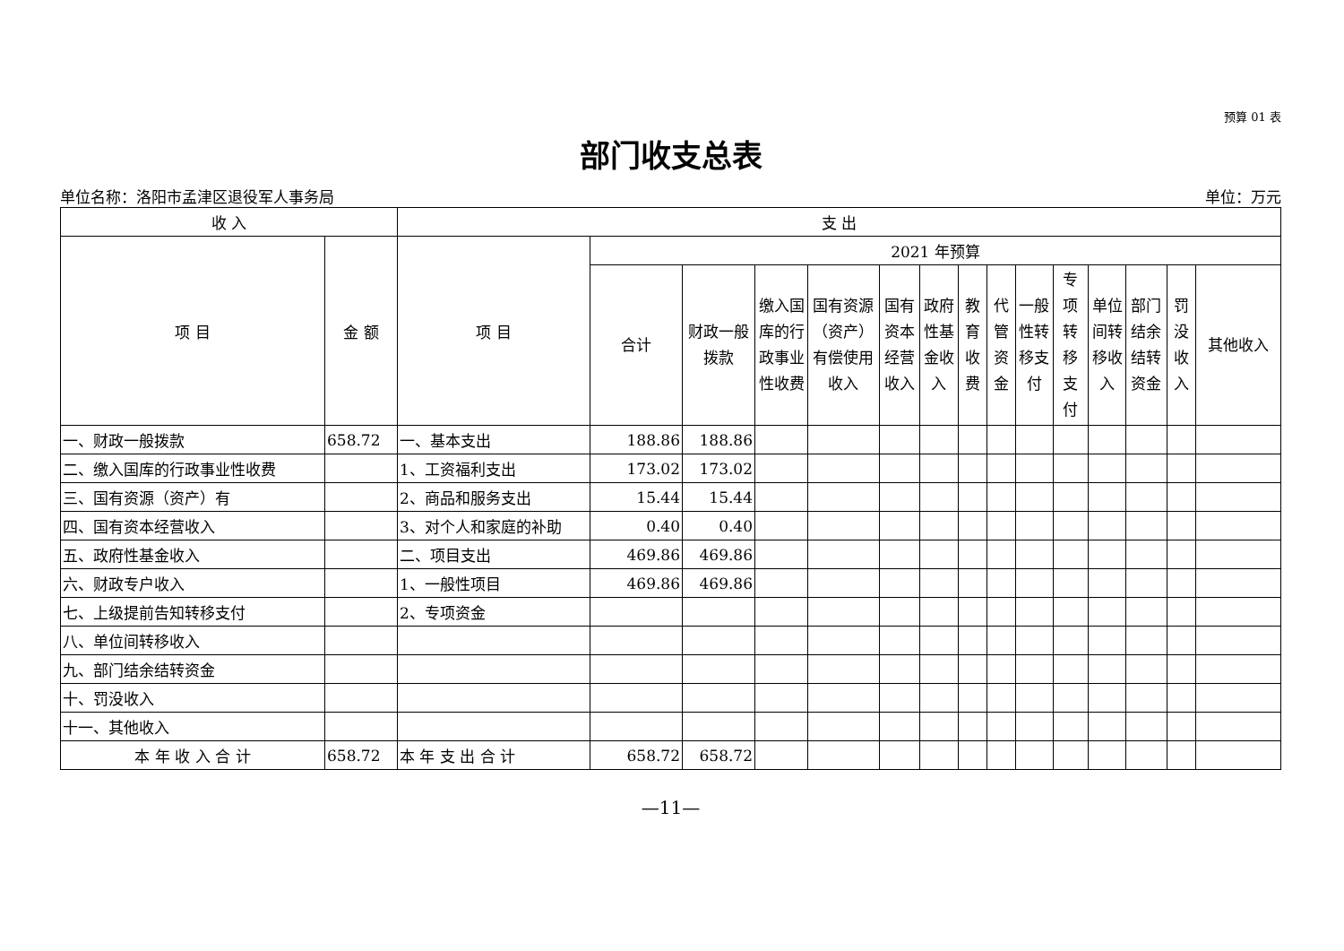预算 01 表
部门收支总表
单位名称：洛阳市孟津区退役军人事务局 单位：万元
| 收 入 | | 支 出 | | | | | | | | | | | | | | |
| --- | --- | --- | --- | --- | --- | --- | --- | --- | --- | --- | --- | --- | --- | --- | --- | --- |
| 项 目 | 金 额 | 项 目 | 2021 年预算 | | | | | | | | | | | | | |
| | | | 合计 | 财政一般拨款 | 缴入国库的行政事业性收费 | 国有资源（资产）有偿使用收入 | 国有资本经营收入 | 政府性基金收入 | 教育收费 | 代管资金 | 一般性转移支付 | 专项转移支付 | 单位间转移收入 | 部门结余结转资金 | 罚没收入 | 其他收入 |
| 一、财政一般拨款 | 658.72 | 一、基本支出 | 188.86 | 188.86 | | | | | | | | | | | | |
| 二、缴入国库的行政事业性收费 | | 1、工资福利支出 | 173.02 | 173.02 | | | | | | | | | | | | |
| 三、国有资源（资产）有 | | 2、商品和服务支出 | 15.44 | 15.44 | | | | | | | | | | | | |
| 四、国有资本经营收入 | | 3、对个人和家庭的补助 | 0.40 | 0.40 | | | | | | | | | | | | |
| 五、政府性基金收入 | | 二、项目支出 | 469.86 | 469.86 | | | | | | | | | | | | |
| 六、财政专户收入 | | 1、一般性项目 | 469.86 | 469.86 | | | | | | | | | | | | |
| 七、上级提前告知转移支付 | | 2、专项资金 | | | | | | | | | | | | | | |
| 八、单位间转移收入 | | | | | | | | | | | | | | | | |
| 九、部门结余结转资金 | | | | | | | | | | | | | | | | |
| 十、罚没收入 | | | | | | | | | | | | | | | | |
| 十一、其他收入 | | | | | | | | | | | | | | | | |
| 本 年 收 入 合 计 | 658.72 | 本 年 支 出 合 计 | 658.72 | 658.72 | | | | | | | | | | | | |
—11—